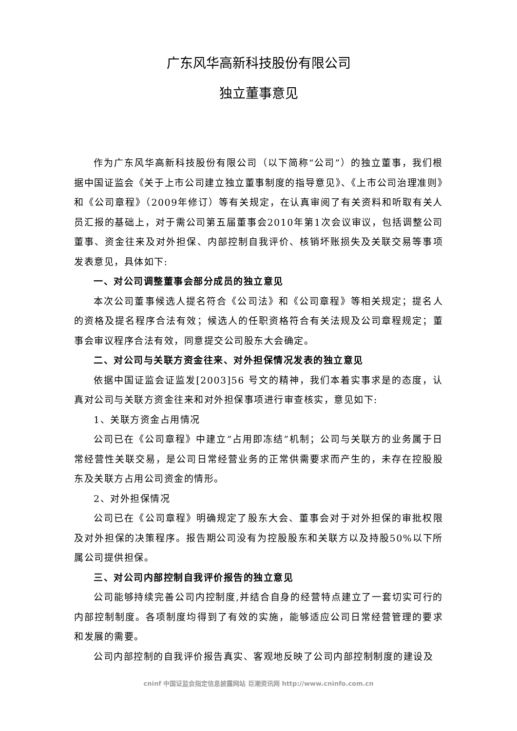广东风华高新科技股份有限公司
独立董事意见
作为广东风华高新科技股份有限公司（以下简称“公司”）的独立董事，我们根据中国证监会《关于上市公司建立独立董事制度的指导意见》、《上市公司治理准则》和《公司章程》（2009年修订）等有关规定，在认真审阅了有关资料和听取有关人员汇报的基础上，对于需公司第五届董事会2010年第1次会议审议，包括调整公司董事、资金往来及对外担保、内部控制自我评价、核销坏账损失及关联交易等事项发表意见，具体如下:
一、对公司调整董事会部分成员的独立意见
本次公司董事候选人提名符合《公司法》和《公司章程》等相关规定；提名人的资格及提名程序合法有效；候选人的任职资格符合有关法规及公司章程规定；董事会审议程序合法有效，同意提交公司股东大会确定。
二、对公司与关联方资金往来、对外担保情况发表的独立意见
依据中国证监会证监发[2003]56 号文的精神，我们本着实事求是的态度，认真对公司与关联方资金往来和对外担保事项进行审查核实，意见如下:
1、关联方资金占用情况
公司已在《公司章程》中建立“占用即冻结”机制；公司与关联方的业务属于日常经营性关联交易，是公司日常经营业务的正常供需要求而产生的，未存在控股股东及关联方占用公司资金的情形。
2、对外担保情况
公司已在《公司章程》明确规定了股东大会、董事会对于对外担保的审批权限及对外担保的决策程序。报告期公司没有为控股股东和关联方以及持股50%以下所属公司提供担保。
三、对公司内部控制自我评价报告的独立意见
公司能够持续完善公司内控制度,并结合自身的经营特点建立了一套切实可行的内部控制制度。各项制度均得到了有效的实施，能够适应公司日常经营管理的要求和发展的需要。
公司内部控制的自我评价报告真实、客观地反映了公司内部控制制度的建设及
cninf 中国证监会指定信息披露网站 巨潮资讯网 http://www.cninfo.com.cn